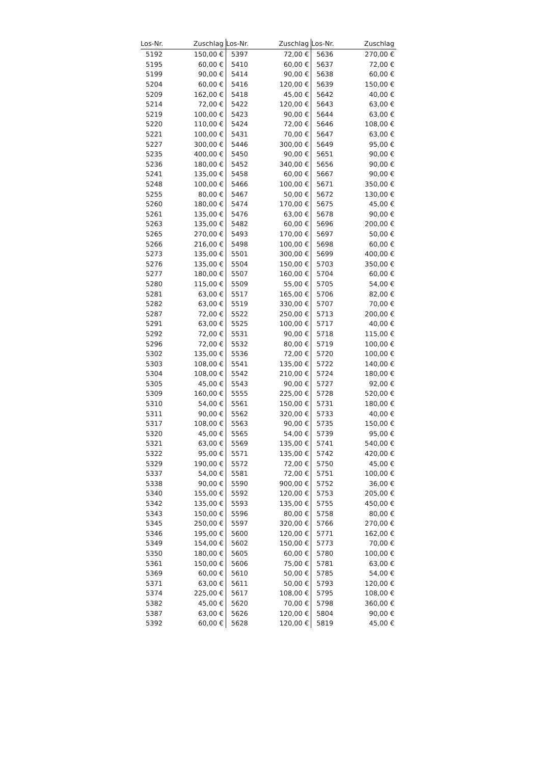| Los-Nr. | Zuschlag | Los-Nr. | Zuschlag | Los-Nr. | Zuschlag |
| --- | --- | --- | --- | --- | --- |
| 5192 | 150,00 € | 5397 | 72,00 € | 5636 | 270,00 € |
| 5195 | 60,00 € | 5410 | 60,00 € | 5637 | 72,00 € |
| 5199 | 90,00 € | 5414 | 90,00 € | 5638 | 60,00 € |
| 5204 | 60,00 € | 5416 | 120,00 € | 5639 | 150,00 € |
| 5209 | 162,00 € | 5418 | 45,00 € | 5642 | 40,00 € |
| 5214 | 72,00 € | 5422 | 120,00 € | 5643 | 63,00 € |
| 5219 | 100,00 € | 5423 | 90,00 € | 5644 | 63,00 € |
| 5220 | 110,00 € | 5424 | 72,00 € | 5646 | 108,00 € |
| 5221 | 100,00 € | 5431 | 70,00 € | 5647 | 63,00 € |
| 5227 | 300,00 € | 5446 | 300,00 € | 5649 | 95,00 € |
| 5235 | 400,00 € | 5450 | 90,00 € | 5651 | 90,00 € |
| 5236 | 180,00 € | 5452 | 340,00 € | 5656 | 90,00 € |
| 5241 | 135,00 € | 5458 | 60,00 € | 5667 | 90,00 € |
| 5248 | 100,00 € | 5466 | 100,00 € | 5671 | 350,00 € |
| 5255 | 80,00 € | 5467 | 50,00 € | 5672 | 130,00 € |
| 5260 | 180,00 € | 5474 | 170,00 € | 5675 | 45,00 € |
| 5261 | 135,00 € | 5476 | 63,00 € | 5678 | 90,00 € |
| 5263 | 135,00 € | 5482 | 60,00 € | 5696 | 200,00 € |
| 5265 | 270,00 € | 5493 | 170,00 € | 5697 | 50,00 € |
| 5266 | 216,00 € | 5498 | 100,00 € | 5698 | 60,00 € |
| 5273 | 135,00 € | 5501 | 300,00 € | 5699 | 400,00 € |
| 5276 | 135,00 € | 5504 | 150,00 € | 5703 | 350,00 € |
| 5277 | 180,00 € | 5507 | 160,00 € | 5704 | 60,00 € |
| 5280 | 115,00 € | 5509 | 55,00 € | 5705 | 54,00 € |
| 5281 | 63,00 € | 5517 | 165,00 € | 5706 | 82,00 € |
| 5282 | 63,00 € | 5519 | 330,00 € | 5707 | 70,00 € |
| 5287 | 72,00 € | 5522 | 250,00 € | 5713 | 200,00 € |
| 5291 | 63,00 € | 5525 | 100,00 € | 5717 | 40,00 € |
| 5292 | 72,00 € | 5531 | 90,00 € | 5718 | 115,00 € |
| 5296 | 72,00 € | 5532 | 80,00 € | 5719 | 100,00 € |
| 5302 | 135,00 € | 5536 | 72,00 € | 5720 | 100,00 € |
| 5303 | 108,00 € | 5541 | 135,00 € | 5722 | 140,00 € |
| 5304 | 108,00 € | 5542 | 210,00 € | 5724 | 180,00 € |
| 5305 | 45,00 € | 5543 | 90,00 € | 5727 | 92,00 € |
| 5309 | 160,00 € | 5555 | 225,00 € | 5728 | 520,00 € |
| 5310 | 54,00 € | 5561 | 150,00 € | 5731 | 180,00 € |
| 5311 | 90,00 € | 5562 | 320,00 € | 5733 | 40,00 € |
| 5317 | 108,00 € | 5563 | 90,00 € | 5735 | 150,00 € |
| 5320 | 45,00 € | 5565 | 54,00 € | 5739 | 95,00 € |
| 5321 | 63,00 € | 5569 | 135,00 € | 5741 | 540,00 € |
| 5322 | 95,00 € | 5571 | 135,00 € | 5742 | 420,00 € |
| 5329 | 190,00 € | 5572 | 72,00 € | 5750 | 45,00 € |
| 5337 | 54,00 € | 5581 | 72,00 € | 5751 | 100,00 € |
| 5338 | 90,00 € | 5590 | 900,00 € | 5752 | 36,00 € |
| 5340 | 155,00 € | 5592 | 120,00 € | 5753 | 205,00 € |
| 5342 | 135,00 € | 5593 | 135,00 € | 5755 | 450,00 € |
| 5343 | 150,00 € | 5596 | 80,00 € | 5758 | 80,00 € |
| 5345 | 250,00 € | 5597 | 320,00 € | 5766 | 270,00 € |
| 5346 | 195,00 € | 5600 | 120,00 € | 5771 | 162,00 € |
| 5349 | 154,00 € | 5602 | 150,00 € | 5773 | 70,00 € |
| 5350 | 180,00 € | 5605 | 60,00 € | 5780 | 100,00 € |
| 5361 | 150,00 € | 5606 | 75,00 € | 5781 | 63,00 € |
| 5369 | 60,00 € | 5610 | 50,00 € | 5785 | 54,00 € |
| 5371 | 63,00 € | 5611 | 50,00 € | 5793 | 120,00 € |
| 5374 | 225,00 € | 5617 | 108,00 € | 5795 | 108,00 € |
| 5382 | 45,00 € | 5620 | 70,00 € | 5798 | 360,00 € |
| 5387 | 63,00 € | 5626 | 120,00 € | 5804 | 90,00 € |
| 5392 | 60,00 € | 5628 | 120,00 € | 5819 | 45,00 € |